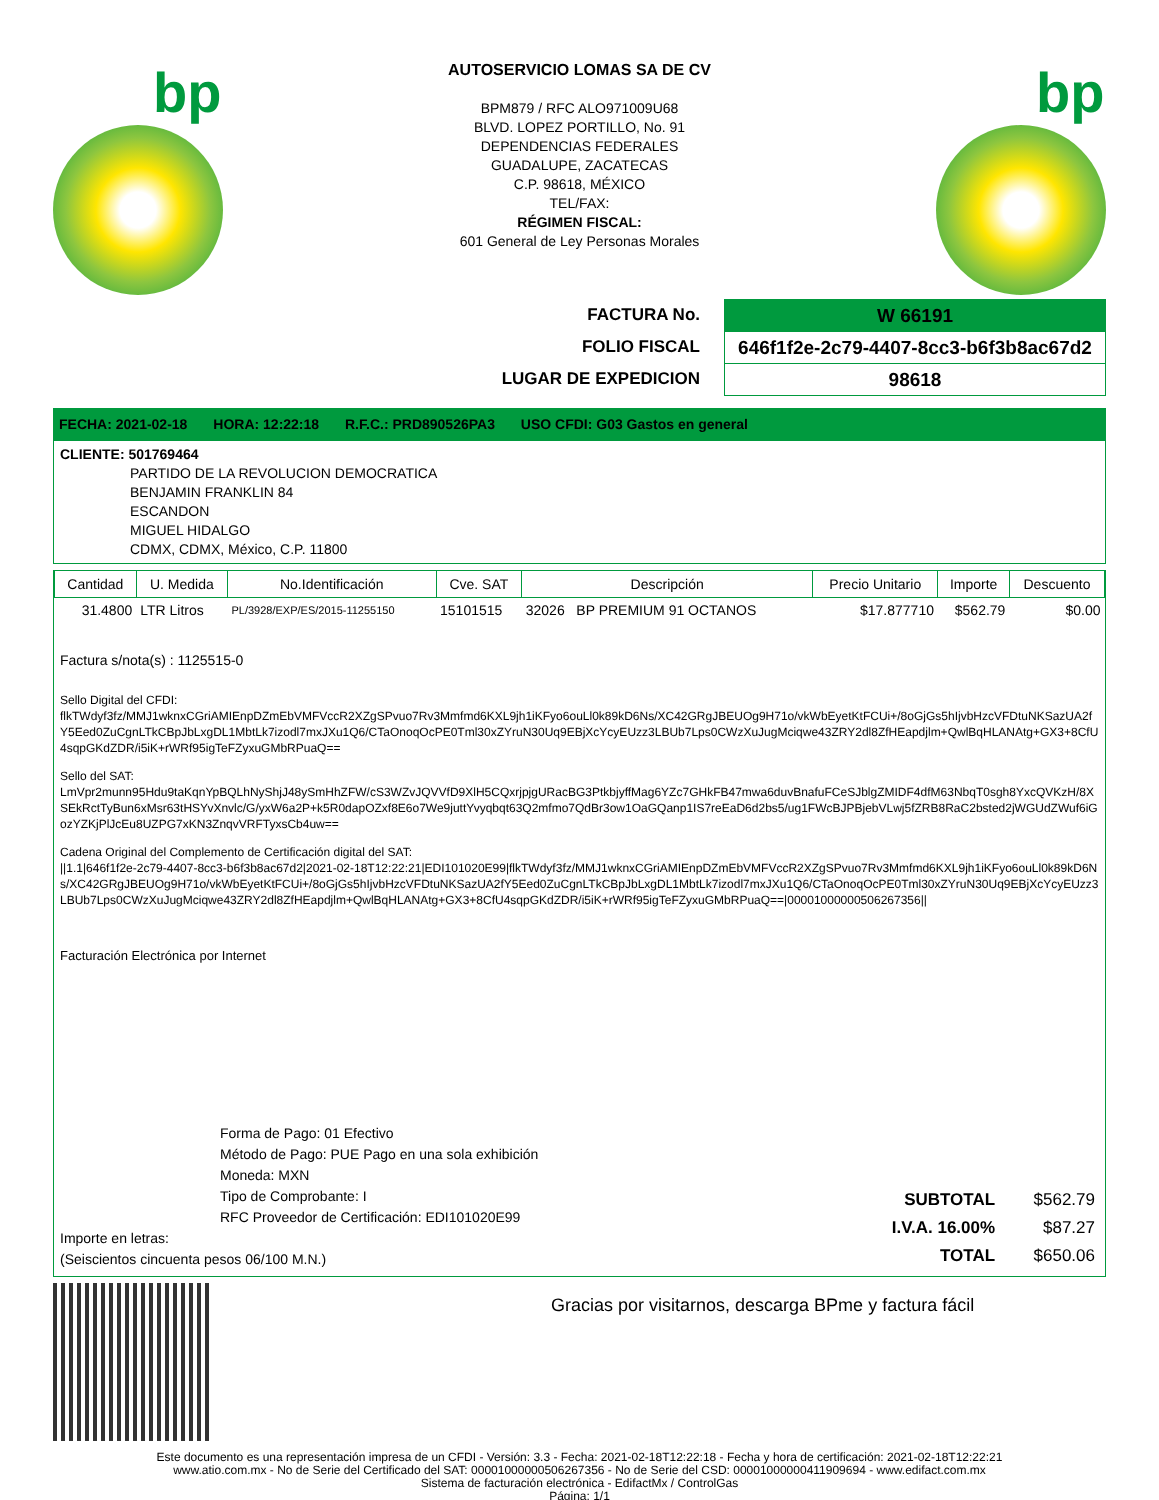bp
AUTOSERVICIO LOMAS SA DE CV
BPM879 / RFC ALO971009U68
BLVD. LOPEZ PORTILLO, No. 91
DEPENDENCIAS FEDERALES
GUADALUPE, ZACATECAS
C.P. 98618, MÉXICO
TEL/FAX:
RÉGIMEN FISCAL:
601 General de Ley Personas Morales
bp
FACTURA No.
FOLIO FISCAL
LUGAR DE EXPEDICION
W 66191
646f1f2e-2c79-4407-8cc3-b6f3b8ac67d2
98618
FECHA: 2021-02-18 HORA: 12:22:18 R.F.C.: PRD890526PA3 USO CFDI: G03 Gastos en general
CLIENTE: 501769464
PARTIDO DE LA REVOLUCION DEMOCRATICA
BENJAMIN FRANKLIN 84
ESCANDON
MIGUEL HIDALGO
CDMX, CDMX, México, C.P. 11800
| Cantidad | U. Medida | No.Identificación | Cve. SAT | Descripción | Precio Unitario | Importe | Descuento |
| --- | --- | --- | --- | --- | --- | --- | --- |
| 31.4800 | LTR Litros | PL/3928/EXP/ES/2015-11255150 | 15101515 | 32026 BP PREMIUM 91 OCTANOS | $17.877710 | $562.79 | $0.00 |
Factura s/nota(s) : 1125515-0
Sello Digital del CFDI:
flkTWdyf3fz/MMJ1wknxCGriAMIEnpDZmEbVMFVccR2XZgSPvuo7Rv3Mmfmd6KXL9jh1iKFyo6ouLl0k89kD6Ns/XC42GRgJBEUOg9H71o/vkWbEyetKtFCUi+/8oGjGs5hIjvbHzcVFDtuNKSazUA2fY5Eed0ZuCgnLTkCBpJbLxgDL1MbtLk7izodl7mxJXu1Q6/CTaOnoqOcPE0Tml30xZYruN30Uq9EBjXcYcyEUzz3LBUb7Lps0CWzXuJugMciqwe43ZRY2dl8ZfHEapdjlm+QwlBqHLANAtg+GX3+8CfU4sqpGKdZDR/i5iK+rWRf95igTeFZyxuGMbRPuaQ==
Sello del SAT:
LmVpr2munn95Hdu9taKqnYpBQLhNyShjJ48ySmHhZFW/cS3WZvJQVVfD9XlH5CQxrjpjgURacBG3PtkbjyffMag6YZc7GHkFB47mwa6duvBnafuFCeSJblgZMIDF4dfM63NbqT0sgh8YxcQVKzH/8XSEkRctTyBun6xMsr63tHSYvXnvlc/G/yxW6a2P+k5R0dapOZxf8E6o7We9juttYvyqbqt63Q2mfmo7QdBr3ow1OaGQanp1IS7reEaD6d2bs5/ug1FWcBJPBjebVLwj5fZRB8RaC2bsted2jWGUdZWuf6iGozYZKjPlJcEu8UZPG7xKN3ZnqvVRFTyxsCb4uw==
Cadena Original del Complemento de Certificación digital del SAT:
||1.1|646f1f2e-2c79-4407-8cc3-b6f3b8ac67d2|2021-02-18T12:22:21|EDI101020E99|flkTWdyf3fz/MMJ1wknxCGriAMIEnpDZmEbVMFVccR2XZgSPvuo7Rv3Mmfmd6KXL9jh1iKFyo6ouLl0k89kD6Ns/XC42GRgJBEUOg9H71o/vkWbEyetKtFCUi+/8oGjGs5hIjvbHzcVFDtuNKSazUA2fY5Eed0ZuCgnLTkCBpJbLxgDL1MbtLk7izodl7mxJXu1Q6/CTaOnoqOcPE0Tml30xZYruN30Uq9EBjXcYcyEUzz3LBUb7Lps0CWzXuJugMciqwe43ZRY2dl8ZfHEapdjlm+QwlBqHLANAtg+GX3+8CfU4sqpGKdZDR/i5iK+rWRf95igTeFZyxuGMbRPuaQ==|00001000000506267356||
Facturación Electrónica por Internet
Forma de Pago: 01 Efectivo
Método de Pago: PUE Pago en una sola exhibición
Moneda: MXN
Tipo de Comprobante: I
RFC Proveedor de Certificación: EDI101020E99
Importe en letras:
(Seiscientos cincuenta pesos 06/100 M.N.)
| SUBTOTAL | $562.79 |
| I.V.A. 16.00% | $87.27 |
| TOTAL | $650.06 |
Gracias por visitarnos, descarga BPme y factura fácil
Este documento es una representación impresa de un CFDI - Versión: 3.3 - Fecha: 2021-02-18T12:22:18 - Fecha y hora de certificación: 2021-02-18T12:22:21
www.atio.com.mx - No de Serie del Certificado del SAT: 00001000000506267356 - No de Serie del CSD: 00001000000411909694 - www.edifact.com.mx
Sistema de facturación electrónica - EdifactMx / ControlGas
Página: 1/1